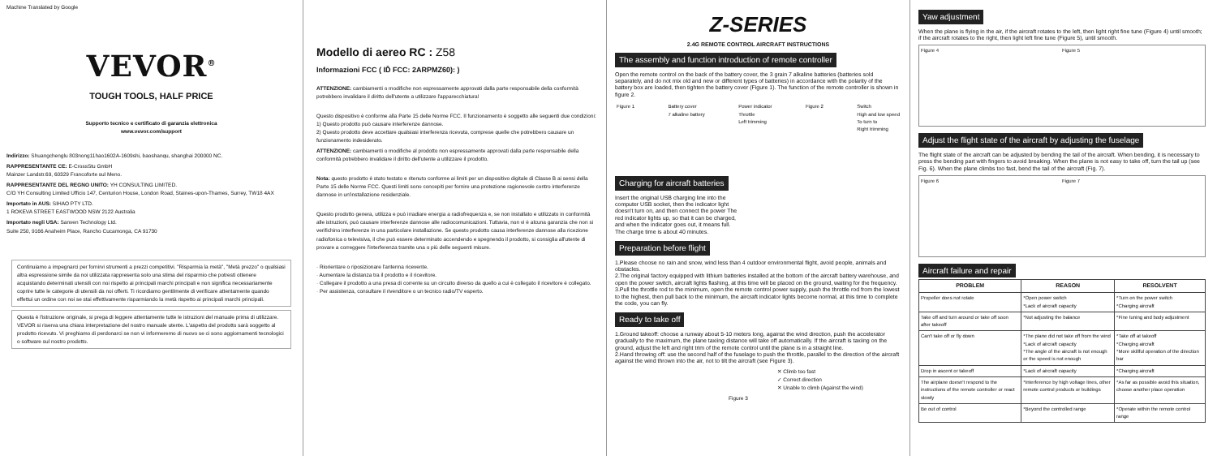Machine Translated by Google
VEVOR<sup>®</sup>
TOUGH TOOLS, HALF PRICE
Supporto tecnico e certificato di garanzia elettronica
www.vevor.com/support
Indirizzo: Shuangchenglu 803nong11hao1602A-1609shi, baoshanqu, shanghai 200000 NC.
RAPPRESENTANTE CE: E-CrossStu GmbH
Mainzer Landstr.69, 60329 Francoforte sul Meno.
RAPPRESENTANTE DEL REGNO UNITO: YH CONSULTING LIMITED.
C/O YH Consulting Limited Ufficio 147, Centurion House, London Road, Staines-upon-Thames, Surrey, TW18 4AX
Importato in AUS: SIHAO PTY LTD.
1 ROKEVA STREET EASTWOOD NSW 2122 Australia
Importato negli USA: Sanven Technology Ltd.
Suite 250, 9166 Anaheim Place, Rancho Cucamonga, CA 91730
Continuiamo a impegnarci per fornirvi strumenti a prezzi competitivi. "Risparmia la metà", "Metà prezzo" o qualsiasi altra espressione simile da noi utilizzata rappresenta solo una stima del risparmio che potresti ottenere acquistando determinati utensili con noi rispetto ai principali marchi principali e non significa necessariamente coprire tutte le categorie di utensili da noi offerti. Ti ricordiamo gentilmente di verificare attentamente quando effettui un ordine con noi se stai effettivamente risparmiando la metà rispetto ai principali marchi principali.
Questa è l'istruzione originale, si prega di leggere attentamente tutte le istruzioni del manuale prima di utilizzare. VEVOR si riserva una chiara interpretazione del nostro manuale utente. L'aspetto del prodotto sarà soggetto al prodotto ricevuto. Vi preghiamo di perdonarci se non vi informeremo di nuovo se ci sono aggiornamenti tecnologici o software sul nostro prodotto.
Modello di aereo RC : Z58
Informazioni FCC ( IĎ FCC: 2ARPMZ60): )
ATTENZIONE: cambiamenti o modifiche non espressamente approvati dalla parte responsabile della conformità potrebbero invalidare il diritto dell'utente a utilizzare l'apparecchiatura!
Questo dispositivo è conforme alla Parte 15 delle Norme FCC. Il funzionamento è soggetto alle seguenti due condizioni: 1) Questo prodotto può causare interferenze dannose.
2) Questo prodotto deve accettare qualsiasi interferenza ricevuta, comprese quelle che potrebbero causare un funzionamento indesiderato.
ATTENZIONE: cambiamenti o modifiche al prodotto non espressamente approvati dalla parte responsabile della conformità potrebbero invalidare il diritto dell'utente a utilizzare il prodotto.
Nota: questo prodotto è stato testato e ritenuto conforme ai limiti per un dispositivo digitale di Classe B ai sensi della Parte 15 delle Norme FCC. Questi limiti sono concepiti per fornire una protezione ragionevole contro interferenze dannose in un'installazione residenziale.
Questo prodotto genera, utilizza e può irradiare energia a radiofrequenza e, se non installato e utilizzato in conformità alle istruzioni, può causare interferenze dannose alle radiocomunicazioni. Tuttavia, non vi è alcuna garanzia che non si verifichino interferenze in una particolare installazione. Se questo prodotto causa interferenze dannose alla ricezione radiofonica o televisiva, il che può essere determinato accendendo e spegnendo il prodotto, si consiglia all'utente di provare a correggere l'interferenza tramite una o più delle seguenti misure.
· Riorientare o riposizionare l'antenna ricevente.
· Aumentare la distanza tra il prodotto e il ricevitore.
· Collegare il prodotto a una presa di corrente su un circuito diverso da quello a cui è collegato il ricevitore è collegato.
· Per assistenza, consultare il rivenditore o un tecnico radio/TV esperto.
Z-SERIES
2.4G REMOTE CONTROL AIRCRAFT INSTRUCTIONS
The assembly and function introduction of remote controller
Open the remote control on the back of the battery cover, the 3 grain 7 alkaline batteries (batteries sold separately, and do not mix old and new or different types of batteries) in accordance with the polarity of the battery box are loaded, then tighten the battery cover (Figure 1). The function of the remote controller is shown in figure 2.
Figure 1 Battery cover
7 alkaline battery Power indicator
Throttle
Left trimming Figure 2 Switch
High and low speed
To turn to
Right trimming
Charging for aircraft batteries
Insert the original USB charging line into the computer USB socket, then the indicator light doesn't turn on, and then connect the power The red indicator lights up, so that it can be charged, and when the indicator goes out, it means full.
The charge time is about 40 minutes.
Preparation before flight
1.Please choose no rain and snow, wind less than 4 outdoor environmental flight, avoid people, animals and obstacles.
2.The original factory equipped with lithium batteries installed at the bottom of the aircraft battery warehouse, and open the power switch, aircraft lights flashing, at this time will be placed on the ground, waiting for the frequency.
3.Pull the throttle rod to the minimum, open the remote control power supply, push the throttle rod from the lowest to the highest, then pull back to the minimum, the aircraft indicator lights become normal, at this time to complete the code, you can fly.
Ready to take off
1.Ground takeoff: choose a runway about 5-10 meters long, against the wind direction, push the accelerator gradually to the maximum, the plane taxiing distance will take off automatically. If the aircraft is taxiing on the ground, adjust the left and right trim of the remote control until the plane is in a straight line.
2.Hand throwing off: use the second half of the fuselage to push the throttle, parallel to the direction of the aircraft against the wind thrown into the air, not to tilt the aircraft (see Figure 3).
✕ Climb too fast
✓ Correct direction
✕ Unable to climb (Against the wind)
Figure 3
Yaw adjustment
When the plane is flying in the air, if the aircraft rotates to the left, then light right fine tune (Figure 4) until smooth; if the aircraft rotates to the right, then light left fine tune (Figure 5), until smooth.
Figure 4 Figure 5
Adjust the flight state of the aircraft by adjusting the fuselage
The flight state of the aircraft can be adjusted by bending the tail of the aircraft. When bending, it is necessary to press the bending part with fingers to avoid breaking. When the plane is not easy to take off, turn the tail up (see Fig. 6). When the plane climbs too fast, bend the tail of the aircraft (Fig. 7).
Figure 6 Figure 7
Aircraft failure and repair
| PROBLEM | REASON | RESOLVENT |
| --- | --- | --- |
| Propeller does not rotate | *Open power switch *Lack of aircraft capacity | *Turn on the power switch *Charging aircraft |
| Take off and turn around or take off soon after takeoff | *Not adjusting the balance | *Fine tuning and body adjustment |
| Can't take off or fly down | *The plane did not take off from the wind *Lack of aircraft capacity *The angle of the aircraft is not enough or the speed is not enough | *Take off at takeoff *Charging aircraft *More skillful operation of the direction bar |
| Drop in ascent or takeoff | *Lack of aircraft capacity | *Charging aircraft |
| The airplane doesn't respond to the instructions of the remote controller or react slowly | *Interference by high voltage lines, other remote control products or buildings | *As far as possible avoid this situation, choose another place operation |
| Be out of control | *Beyond the controlled range | *Operate within the remote control range |